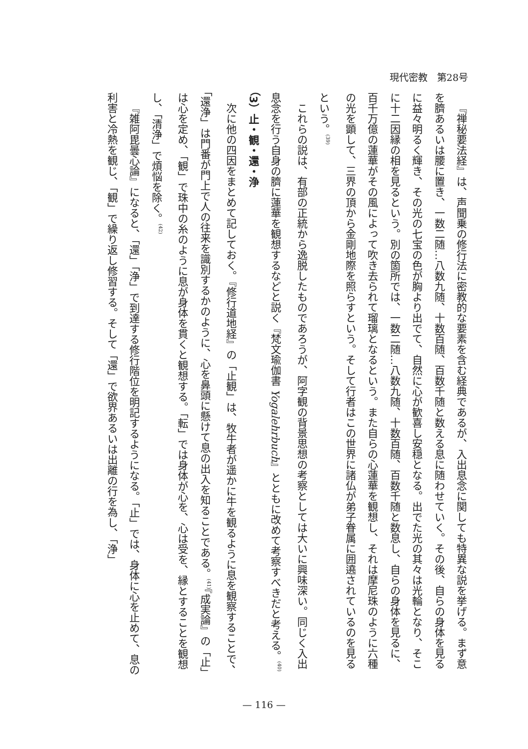現代密教　第28号
『禅秘要法経』は、声聞乗の修行法に密教的な要素を含む経典であるが、入出息念に関しても特異な説を挙げる。まず意を臍あるいは腰に置き、一数二随…八数九随、十数百随、百数千随と数える息に随わせていく。その後、自らの身体を見るに益々明るく輝き、その光の七宝の色が胸より出でて、自然に心が歓喜し安穏となる。出でた光の其々は光輪となり、そこに十二因縁の相を見るという。別の箇所では、一数二随…八数九随、十数百随、百数千随と数息し、自らの身体を見るに、百千万億の蓮華がその風によって吹き去られて瑠璃となるという。また自らの心蓮華を観想し、それは摩尼珠のように六種の光を顕して、三界の頂から金剛地際を照らすという。そして行者はこの世界に諸仏が弟子眷属に囲遶されているのを見るという。<sup>(39)</sup>
これらの説は、有部の正統から逸脱したものであろうが、阿字観の背景思想の考察としては大いに興味深い。同じく入出息念を行う自身の臍に蓮華を観想するなどと説く『梵文瑜伽書 Yogalehrbuch』とともに改めて考察すべきだと考える。<sup>(40)</sup>
（3）止・観・還・浄
次に他の四因をまとめて記しておく。『修行道地経』の「止観」は、牧牛者が遥かに牛を観るように息を観察することで、「還浄」は門番が門上で人の往来を識別するかのように、心を鼻頭に懸けて息の出入を知ることである。<sup>(41)</sup>『成実論』の「止」は心を定め、「観」で珠中の糸のように息が身体を貫くと観想する。「転」では身体が心を、心は受を、縁とすることを観想し、「清浄」で煩悩を除く。<sup>(42)</sup>
『雑阿毘曇心論』になると、「還」「浄」で到達する修行階位を明記するようになる。「止」では、身体に心を止めて、息の利害と冷熱を観じ、「観」で繰り返し修習する。そして「還」で欲界あるいは出離の行を為し、「浄」
— 116 —